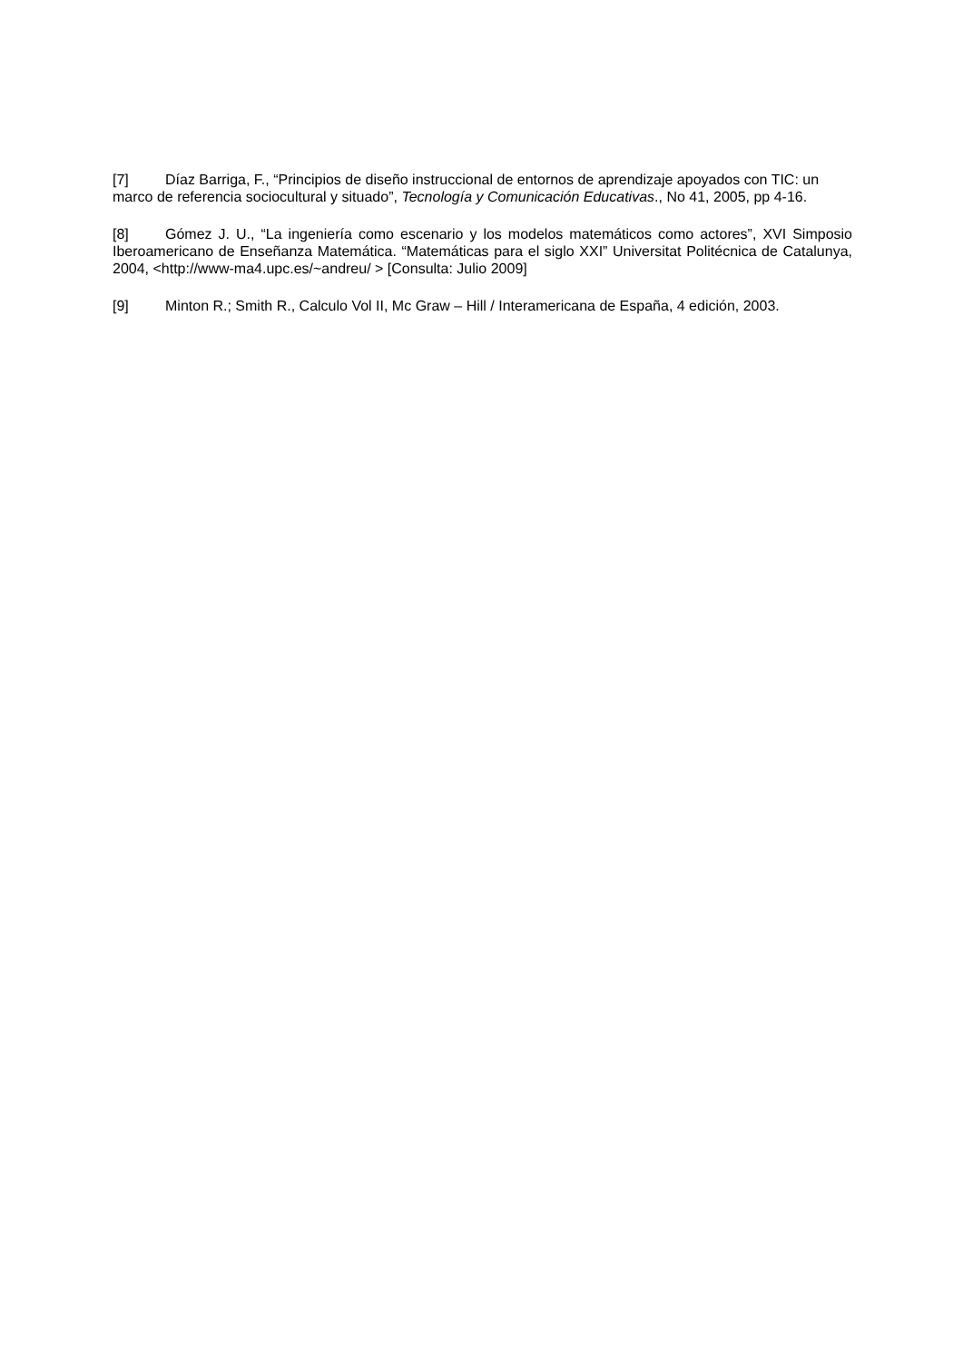[7] Díaz Barriga, F., “Principios de diseño instruccional de entornos de aprendizaje apoyados con TIC: un marco de referencia sociocultural y situado”, Tecnología y Comunicación Educativas., No 41, 2005, pp 4-16.
[8] Gómez J. U., “La ingeniería como escenario y los modelos matemáticos como actores”, XVI Simposio Iberoamericano de Enseñanza Matemática. “Matemáticas para el siglo XXI” Universitat Politécnica de Catalunya, 2004, <http://www-ma4.upc.es/~andreu/ > [Consulta: Julio 2009]
[9] Minton R.; Smith R., Calculo Vol II, Mc Graw – Hill / Interamericana de España, 4 edición, 2003.